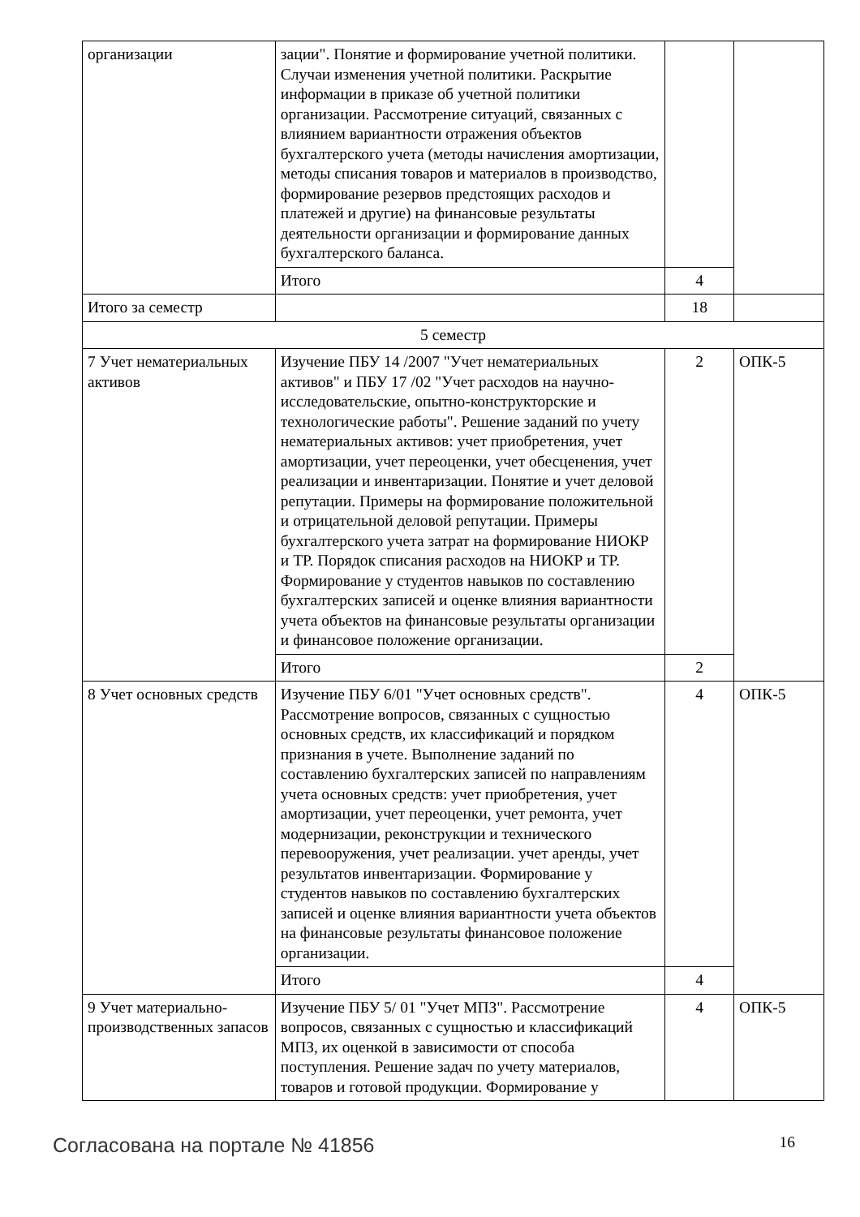| организации | зации". Понятие и формирование учетной политики. Случаи изменения учетной политики. Раскрытие информации в приказе об учетной политики организации. Рассмотрение ситуаций, связанных с влиянием вариантности отражения объектов бухгалтерского учета (методы начисления амортизации, методы списания товаров и материалов в производство, формирование резервов предстоящих расходов и платежей и другие) на финансовые результаты деятельности организации и формирование данных бухгалтерского баланса. | | |
| | Итого | 4 | |
| Итого за семестр | | 18 | |
| 5 семестр | | | |
| 7 Учет нематериальных активов | Изучение ПБУ 14 /2007 "Учет нематериальных активов" и ПБУ 17 /02 "Учет расходов на научно-исследовательские, опытно-конструкторские и технологические работы". Решение заданий по учету нематериальных активов: учет приобретения, учет амортизации, учет переоценки, учет обесценения, учет реализации и инвентаризации. Понятие и учет деловой репутации. Примеры на формирование положительной и отрицательной деловой репутации. Примеры бухгалтерского учета затрат на формирование НИОКР и ТР. Порядок списания расходов на НИОКР и ТР. Формирование у студентов навыков по составлению бухгалтерских записей и оценке влияния вариантности учета объектов на финансовые результаты организации и финансовое положение организации. | 2 | ОПК-5 |
| | Итого | 2 | |
| 8 Учет основных средств | Изучение ПБУ 6/01 "Учет основных средств". Рассмотрение вопросов, связанных с сущностью основных средств, их классификаций и порядком признания в учете. Выполнение заданий по составлению бухгалтерских записей по направлениям учета основных средств: учет приобретения, учет амортизации, учет переоценки, учет ремонта, учет модернизации, реконструкции и технического перевооружения, учет реализации. учет аренды, учет результатов инвентаризации. Формирование у студентов навыков по составлению бухгалтерских записей и оценке влияния вариантности учета объектов на финансовые результаты финансовое положение организации. | 4 | ОПК-5 |
| | Итого | 4 | |
| 9 Учет материально-производственных запасов | Изучение ПБУ 5/ 01 "Учет МПЗ". Рассмотрение вопросов, связанных с сущностью и классификаций МПЗ, их оценкой в зависимости от способа поступления. Решение задач по учету материалов, товаров и готовой продукции. Формирование у | 4 | ОПК-5 |
Согласована на портале № 41856 16